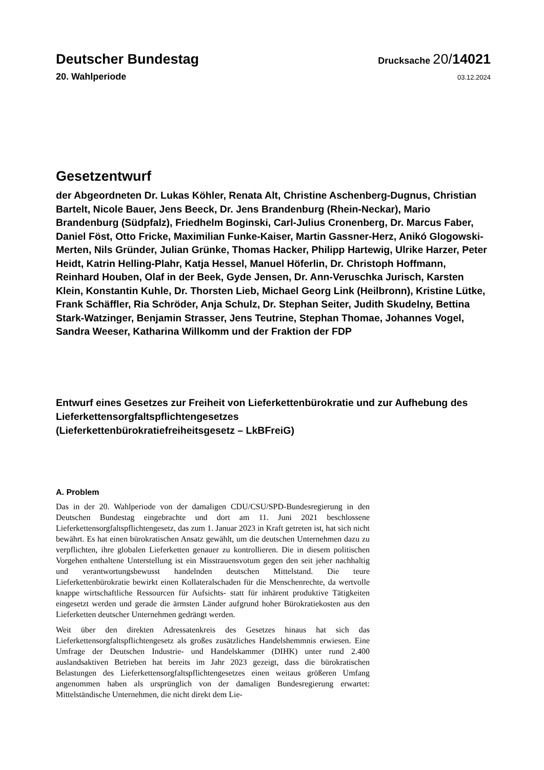Deutscher Bundestag
Drucksache 20/14021
20. Wahlperiode
03.12.2024
Gesetzentwurf
der Abgeordneten Dr. Lukas Köhler, Renata Alt, Christine Aschenberg-Dugnus, Christian Bartelt, Nicole Bauer, Jens Beeck, Dr. Jens Brandenburg (Rhein-Neckar), Mario Brandenburg (Südpfalz), Friedhelm Boginski, Carl-Julius Cronenberg, Dr. Marcus Faber, Daniel Föst, Otto Fricke, Maximilian Funke-Kaiser, Martin Gassner-Herz, Anikó Glogowski-Merten, Nils Gründer, Julian Grünke, Thomas Hacker, Philipp Hartewig, Ulrike Harzer, Peter Heidt, Katrin Helling-Plahr, Katja Hessel, Manuel Höferlin, Dr. Christoph Hoffmann, Reinhard Houben, Olaf in der Beek, Gyde Jensen, Dr. Ann-Veruschka Jurisch, Karsten Klein, Konstantin Kuhle, Dr. Thorsten Lieb, Michael Georg Link (Heilbronn), Kristine Lütke, Frank Schäffler, Ria Schröder, Anja Schulz, Dr. Stephan Seiter, Judith Skudelny, Bettina Stark-Watzinger, Benjamin Strasser, Jens Teutrine, Stephan Thomae, Johannes Vogel, Sandra Weeser, Katharina Willkomm und der Fraktion der FDP
Entwurf eines Gesetzes zur Freiheit von Lieferkettenbürokratie und zur Aufhebung des Lieferkettensorgfaltspflichtengesetzes
(Lieferkettenbürokratiefreiheitsgesetz – LkBFreiG)
A. Problem
Das in der 20. Wahlperiode von der damaligen CDU/CSU/SPD-Bundesregierung in den Deutschen Bundestag eingebrachte und dort am 11. Juni 2021 beschlossene Lieferkettensorgfaltspflichtengesetz, das zum 1. Januar 2023 in Kraft getreten ist, hat sich nicht bewährt. Es hat einen bürokratischen Ansatz gewählt, um die deutschen Unternehmen dazu zu verpflichten, ihre globalen Lieferketten genauer zu kontrollieren. Die in diesem politischen Vorgehen enthaltene Unterstellung ist ein Misstrauensvotum gegen den seit jeher nachhaltig und verantwortungsbewusst handelnden deutschen Mittelstand. Die teure Lieferkettenbürokratie bewirkt einen Kollateralschaden für die Menschenrechte, da wertvolle knappe wirtschaftliche Ressourcen für Aufsichts- statt für inhärent produktive Tätigkeiten eingesetzt werden und gerade die ärmsten Länder aufgrund hoher Bürokratiekosten aus den Lieferketten deutscher Unternehmen gedrängt werden.
Weit über den direkten Adressatenkreis des Gesetzes hinaus hat sich das Lieferkettensorgfaltspflichtengesetz als großes zusätzliches Handelshemmnis erwiesen. Eine Umfrage der Deutschen Industrie- und Handelskammer (DIHK) unter rund 2.400 auslandsaktiven Betrieben hat bereits im Jahr 2023 gezeigt, dass die bürokratischen Belastungen des Lieferkettensorgfaltspflichtengesetzes einen weitaus größeren Umfang angenommen haben als ursprünglich von der damaligen Bundesregierung erwartet: Mittelständische Unternehmen, die nicht direkt dem Lie-